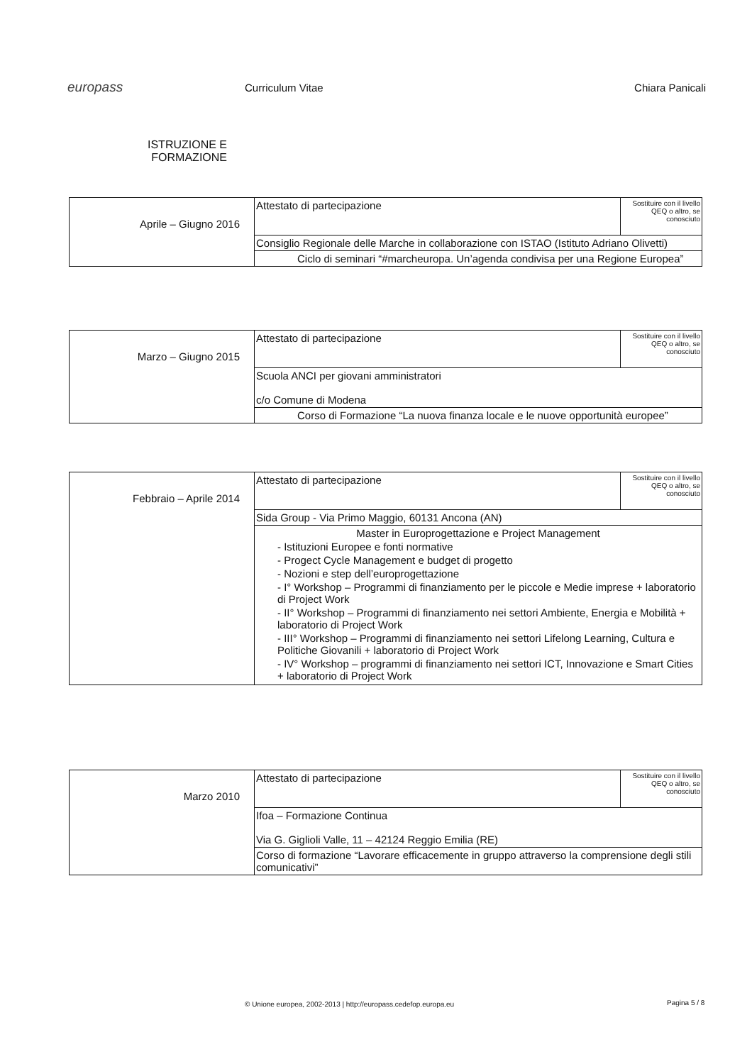europass
Curriculum Vitae Chiara Panicali
ISTRUZIONE E FORMAZIONE
| Aprile – Giugno 2016 | Attestato di partecipazione | Sostituire con il livello QEQ o altro, se conosciuto |
| | Consiglio Regionale delle Marche in collaborazione con ISTAO (Istituto Adriano Olivetti) | |
| | Ciclo di seminari “#marcheuropa. Un’agenda condivisa per una Regione Europea” | |
| Marzo – Giugno 2015 | Attestato di partecipazione | Sostituire con il livello QEQ o altro, se conosciuto |
| | Scuola ANCI per giovani amministratori c/o Comune di Modena | |
| | Corso di Formazione “La nuova finanza locale e le nuove opportunità europee” | |
| Febbraio – Aprile 2014 | Attestato di partecipazione | Sostituire con il livello QEQ o altro, se conosciuto |
| | Sida Group - Via Primo Maggio, 60131 Ancona (AN) | |
| | Master in Europrogettazione e Project Management - Istituzioni Europee e fonti normative - Progect Cycle Management e budget di progetto - Nozioni e step dell’europrogettazione - I° Workshop – Programmi di finanziamento per le piccole e Medie imprese + laboratorio di Project Work - II° Workshop – Programmi di finanziamento nei settori Ambiente, Energia e Mobilità + laboratorio di Project Work - III° Workshop – Programmi di finanziamento nei settori Lifelong Learning, Cultura e Politiche Giovanili + laboratorio di Project Work - IV° Workshop – programmi di finanziamento nei settori ICT, Innovazione e Smart Cities + laboratorio di Project Work | |
| Marzo 2010 | Attestato di partecipazione | Sostituire con il livello QEQ o altro, se conosciuto |
| | Ifoa – Formazione Continua Via G. Giglioli Valle, 11 – 42124 Reggio Emilia (RE) | |
| | Corso di formazione “Lavorare efficacemente in gruppo attraverso la comprensione degli stili comunicativi” | |
© Unione europea, 2002-2013 | http://europass.cedefop.europa.eu
Pagina 5 / 8